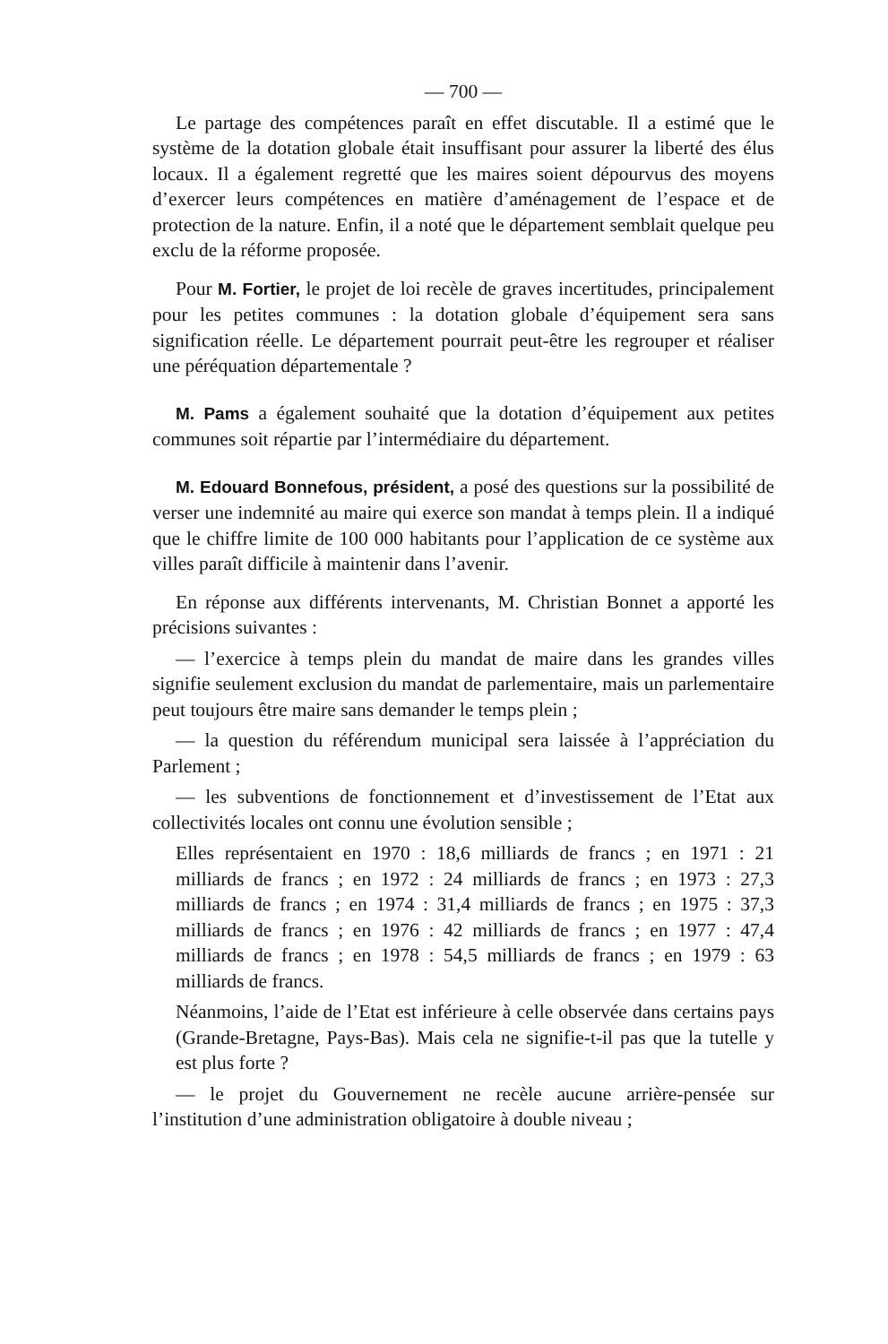— 700 —
Le partage des compétences paraît en effet discutable. Il a estimé que le système de la dotation globale était insuffisant pour assurer la liberté des élus locaux. Il a également regretté que les maires soient dépourvus des moyens d’exercer leurs compétences en matière d’aménagement de l’espace et de protection de la nature. Enfin, il a noté que le département semblait quelque peu exclu de la réforme proposée.
Pour M. Fortier, le projet de loi recèle de graves incertitudes, principalement pour les petites communes : la dotation globale d’équipement sera sans signification réelle. Le département pourrait peut-être les regrouper et réaliser une péréquation départementale ?
M. Pams a également souhaité que la dotation d’équipement aux petites communes soit répartie par l’intermédiaire du département.
M. Edouard Bonnefous, président, a posé des questions sur la possibilité de verser une indemnité au maire qui exerce son mandat à temps plein. Il a indiqué que le chiffre limite de 100 000 habitants pour l’application de ce système aux villes paraît difficile à maintenir dans l’avenir.
En réponse aux différents intervenants, M. Christian Bonnet a apporté les précisions suivantes :
— l’exercice à temps plein du mandat de maire dans les grandes villes signifie seulement exclusion du mandat de parlementaire, mais un parlementaire peut toujours être maire sans demander le temps plein ;
— la question du référendum municipal sera laissée à l’appréciation du Parlement ;
— les subventions de fonctionnement et d’investissement de l’Etat aux collectivités locales ont connu une évolution sensible ;
Elles représentaient en 1970 : 18,6 milliards de francs ; en 1971 : 21 milliards de francs ; en 1972 : 24 milliards de francs ; en 1973 : 27,3 milliards de francs ; en 1974 : 31,4 milliards de francs ; en 1975 : 37,3 milliards de francs ; en 1976 : 42 milliards de francs ; en 1977 : 47,4 milliards de francs ; en 1978 : 54,5 milliards de francs ; en 1979 : 63 milliards de francs.
Néanmoins, l’aide de l’Etat est inférieure à celle observée dans certains pays (Grande-Bretagne, Pays-Bas). Mais cela ne signifie-t-il pas que la tutelle y est plus forte ?
— le projet du Gouvernement ne recèle aucune arrière-pensée sur l’institution d’une administration obligatoire à double niveau ;